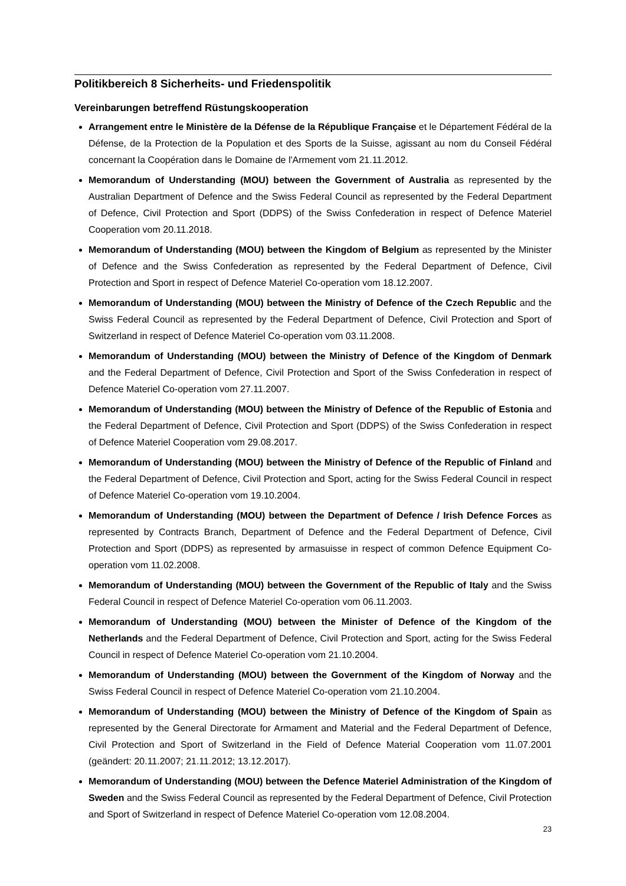Politikbereich 8 Sicherheits- und Friedenspolitik
Vereinbarungen betreffend Rüstungskooperation
Arrangement entre le Ministère de la Défense de la République Française et le Département Fédéral de la Défense, de la Protection de la Population et des Sports de la Suisse, agissant au nom du Conseil Fédéral concernant la Coopération dans le Domaine de l'Armement vom 21.11.2012.
Memorandum of Understanding (MOU) between the Government of Australia as represented by the Australian Department of Defence and the Swiss Federal Council as represented by the Federal Department of Defence, Civil Protection and Sport (DDPS) of the Swiss Confederation in respect of Defence Materiel Cooperation vom 20.11.2018.
Memorandum of Understanding (MOU) between the Kingdom of Belgium as represented by the Minister of Defence and the Swiss Confederation as represented by the Federal Department of Defence, Civil Protection and Sport in respect of Defence Materiel Co-operation vom 18.12.2007.
Memorandum of Understanding (MOU) between the Ministry of Defence of the Czech Republic and the Swiss Federal Council as represented by the Federal Department of Defence, Civil Protection and Sport of Switzerland in respect of Defence Materiel Co-operation vom 03.11.2008.
Memorandum of Understanding (MOU) between the Ministry of Defence of the Kingdom of Denmark and the Federal Department of Defence, Civil Protection and Sport of the Swiss Confederation in respect of Defence Materiel Co-operation vom 27.11.2007.
Memorandum of Understanding (MOU) between the Ministry of Defence of the Republic of Estonia and the Federal Department of Defence, Civil Protection and Sport (DDPS) of the Swiss Confederation in respect of Defence Materiel Cooperation vom 29.08.2017.
Memorandum of Understanding (MOU) between the Ministry of Defence of the Republic of Finland and the Federal Department of Defence, Civil Protection and Sport, acting for the Swiss Federal Council in respect of Defence Materiel Co-operation vom 19.10.2004.
Memorandum of Understanding (MOU) between the Department of Defence / Irish Defence Forces as represented by Contracts Branch, Department of Defence and the Federal Department of Defence, Civil Protection and Sport (DDPS) as represented by armasuisse in respect of common Defence Equipment Co-operation vom 11.02.2008.
Memorandum of Understanding (MOU) between the Government of the Republic of Italy and the Swiss Federal Council in respect of Defence Materiel Co-operation vom 06.11.2003.
Memorandum of Understanding (MOU) between the Minister of Defence of the Kingdom of the Netherlands and the Federal Department of Defence, Civil Protection and Sport, acting for the Swiss Federal Council in respect of Defence Materiel Co-operation vom 21.10.2004.
Memorandum of Understanding (MOU) between the Government of the Kingdom of Norway and the Swiss Federal Council in respect of Defence Materiel Co-operation vom 21.10.2004.
Memorandum of Understanding (MOU) between the Ministry of Defence of the Kingdom of Spain as represented by the General Directorate for Armament and Material and the Federal Department of Defence, Civil Protection and Sport of Switzerland in the Field of Defence Material Cooperation vom 11.07.2001 (geändert: 20.11.2007; 21.11.2012; 13.12.2017).
Memorandum of Understanding (MOU) between the Defence Materiel Administration of the Kingdom of Sweden and the Swiss Federal Council as represented by the Federal Department of Defence, Civil Protection and Sport of Switzerland in respect of Defence Materiel Co-operation vom 12.08.2004.
23